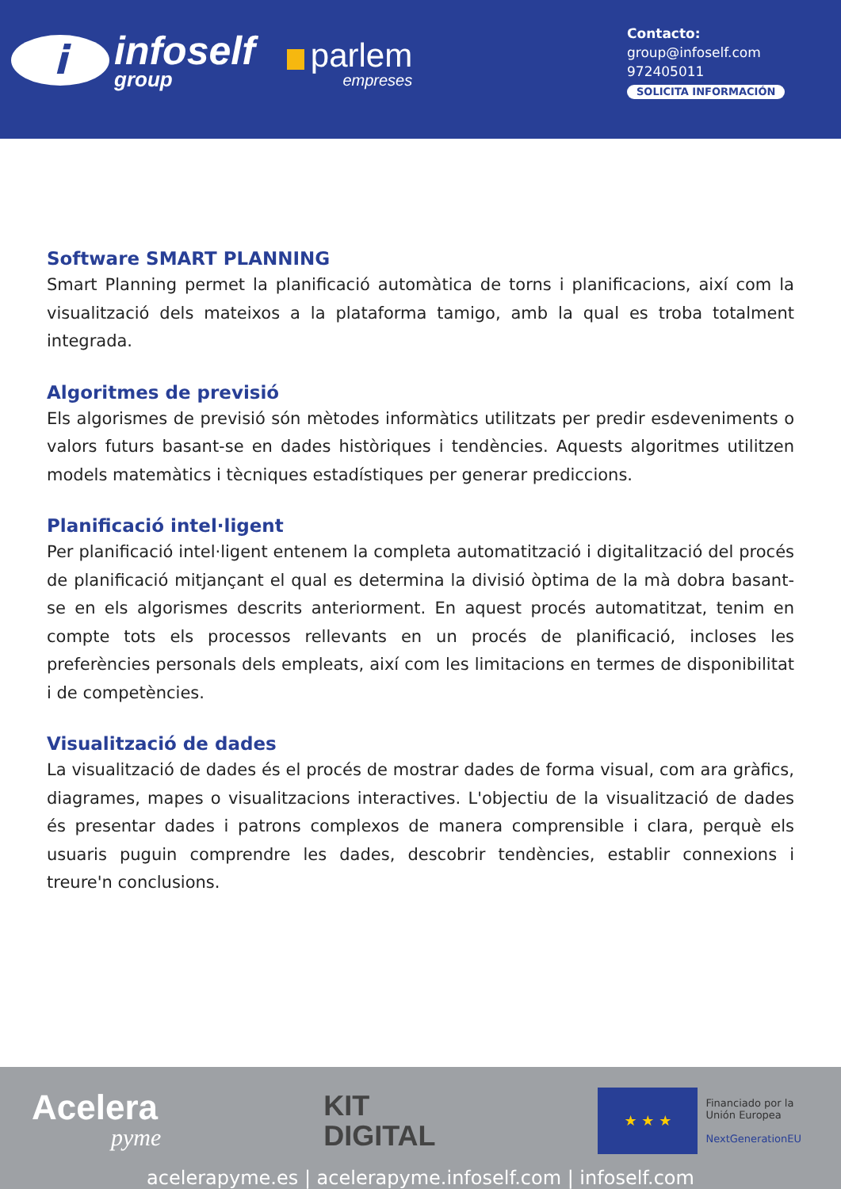i
infoself
group
parlem
empreses
Contacto:
group@infoself.com
972405011
SOLICITA INFORMACIÓN
Software SMART PLANNING
Smart Planning permet la planificació automàtica de torns i planificacions, així com la visualització dels mateixos a la plataforma tamigo, amb la qual es troba totalment integrada.
Algoritmes de previsió
Els algorismes de previsió són mètodes informàtics utilitzats per predir esdeveniments o valors futurs basant-se en dades històriques i tendències. Aquests algoritmes utilitzen models matemàtics i tècniques estadístiques per generar prediccions.
Planificació intel·ligent
Per planificació intel·ligent entenem la completa automatització i digitalització del procés de planificació mitjançant el qual es determina la divisió òptima de la mà dobra basant-se en els algorismes descrits anteriorment. En aquest procés automatitzat, tenim en compte tots els processos rellevants en un procés de planificació, incloses les preferències personals dels empleats, així com les limitacions en termes de disponibilitat i de competències.
Visualització de dades
La visualització de dades és el procés de mostrar dades de forma visual, com ara gràfics, diagrames, mapes o visualitzacions interactives. L'objectiu de la visualització de dades és presentar dades i patrons complexos de manera comprensible i clara, perquè els usuaris puguin comprendre les dades, descobrir tendències, establir connexions i treure'n conclusions.
Acelera
pyme
KIT
DIGITAL
★ ★ ★
Financiado por la
Unión Europea
NextGenerationEU
acelerapyme.es | acelerapyme.infoself.com | infoself.com